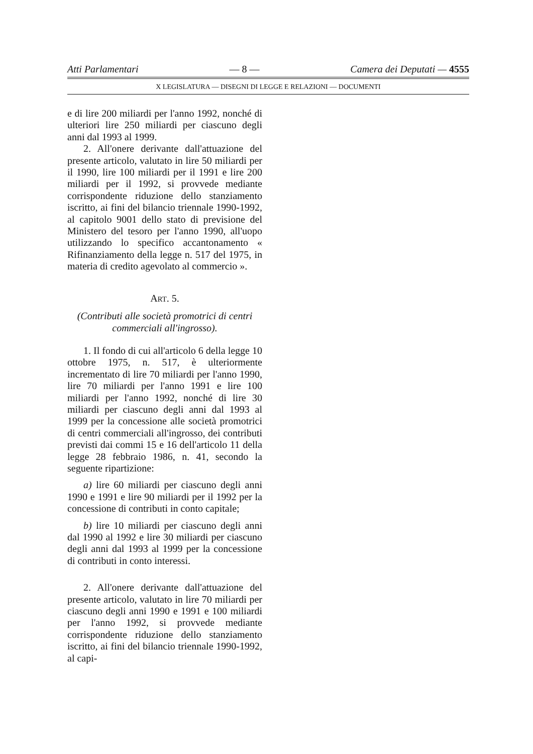Atti Parlamentari — 8 — Camera dei Deputati — 4555
X LEGISLATURA — DISEGNI DI LEGGE E RELAZIONI — DOCUMENTI
e di lire 200 miliardi per l'anno 1992, nonché di ulteriori lire 250 miliardi per ciascuno degli anni dal 1993 al 1999.
2. All'onere derivante dall'attuazione del presente articolo, valutato in lire 50 miliardi per il 1990, lire 100 miliardi per il 1991 e lire 200 miliardi per il 1992, si provvede mediante corrispondente riduzione dello stanziamento iscritto, ai fini del bilancio triennale 1990-1992, al capitolo 9001 dello stato di previsione del Ministero del tesoro per l'anno 1990, all'uopo utilizzando lo specifico accantonamento « Rifinanziamento della legge n. 517 del 1975, in materia di credito agevolato al commercio ».
ART. 5.
(Contributi alle società promotrici di centri commerciali all'ingrosso).
1. Il fondo di cui all'articolo 6 della legge 10 ottobre 1975, n. 517, è ulteriormente incrementato di lire 70 miliardi per l'anno 1990, lire 70 miliardi per l'anno 1991 e lire 100 miliardi per l'anno 1992, nonché di lire 30 miliardi per ciascuno degli anni dal 1993 al 1999 per la concessione alle società promotrici di centri commerciali all'ingrosso, dei contributi previsti dai commi 15 e 16 dell'articolo 11 della legge 28 febbraio 1986, n. 41, secondo la seguente ripartizione:
a) lire 60 miliardi per ciascuno degli anni 1990 e 1991 e lire 90 miliardi per il 1992 per la concessione di contributi in conto capitale;
b) lire 10 miliardi per ciascuno degli anni dal 1990 al 1992 e lire 30 miliardi per ciascuno degli anni dal 1993 al 1999 per la concessione di contributi in conto interessi.
2. All'onere derivante dall'attuazione del presente articolo, valutato in lire 70 miliardi per ciascuno degli anni 1990 e 1991 e 100 miliardi per l'anno 1992, si provvede mediante corrispondente riduzione dello stanziamento iscritto, ai fini del bilancio triennale 1990-1992, al capi-